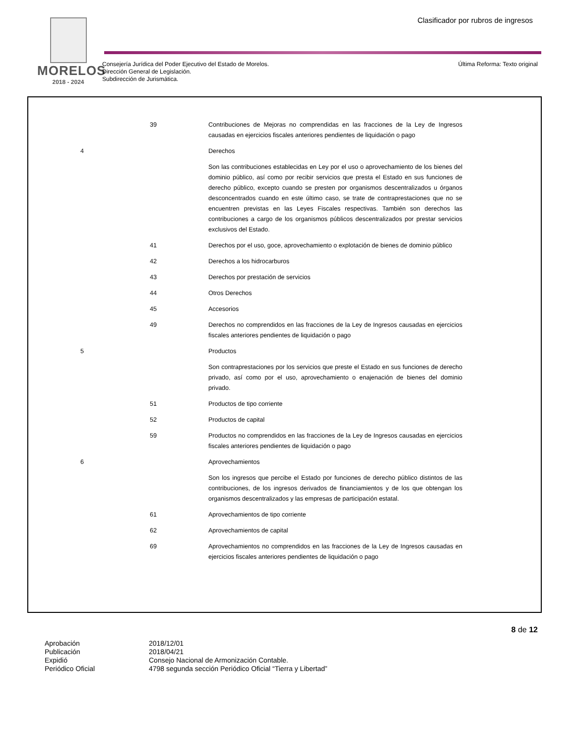MORELOS
2018 - 2024
Clasificador por rubros de ingresos
Consejería Jurídica del Poder Ejecutivo del Estado de Morelos.
Dirección General de Legislación.
Subdirección de Jurismática.
Última Reforma: Texto original
| | 39 | Contribuciones de Mejoras no comprendidas en las fracciones de la Ley de Ingresos causadas en ejercicios fiscales anteriores pendientes de liquidación o pago |
| 4 | | Derechos |
| | | Son las contribuciones establecidas en Ley por el uso o aprovechamiento de los bienes del dominio público, así como por recibir servicios que presta el Estado en sus funciones de derecho público, excepto cuando se presten por organismos descentralizados u órganos desconcentrados cuando en este último caso, se trate de contraprestaciones que no se encuentren previstas en las Leyes Fiscales respectivas. También son derechos las contribuciones a cargo de los organismos públicos descentralizados por prestar servicios exclusivos del Estado. |
| | 41 | Derechos por el uso, goce, aprovechamiento o explotación de bienes de dominio público |
| | 42 | Derechos a los hidrocarburos |
| | 43 | Derechos por prestación de servicios |
| | 44 | Otros Derechos |
| | 45 | Accesorios |
| | 49 | Derechos no comprendidos en las fracciones de la Ley de Ingresos causadas en ejercicios fiscales anteriores pendientes de liquidación o pago |
| 5 | | Productos |
| | | Son contraprestaciones por los servicios que preste el Estado en sus funciones de derecho privado, así como por el uso, aprovechamiento o enajenación de bienes del dominio privado. |
| | 51 | Productos de tipo corriente |
| | 52 | Productos de capital |
| | 59 | Productos no comprendidos en las fracciones de la Ley de Ingresos causadas en ejercicios fiscales anteriores pendientes de liquidación o pago |
| 6 | | Aprovechamientos |
| | | Son los ingresos que percibe el Estado por funciones de derecho público distintos de las contribuciones, de los ingresos derivados de financiamientos y de los que obtengan los organismos descentralizados y las empresas de participación estatal. |
| | 61 | Aprovechamientos de tipo corriente |
| | 62 | Aprovechamientos de capital |
| | 69 | Aprovechamientos no comprendidos en las fracciones de la Ley de Ingresos causadas en ejercicios fiscales anteriores pendientes de liquidación o pago |
8 de 12
| Aprobación | 2018/12/01 |
| Publicación | 2018/04/21 |
| Expidió | Consejo Nacional de Armonización Contable. |
| Periódico Oficial | 4798 segunda sección Periódico Oficial “Tierra y Libertad” |